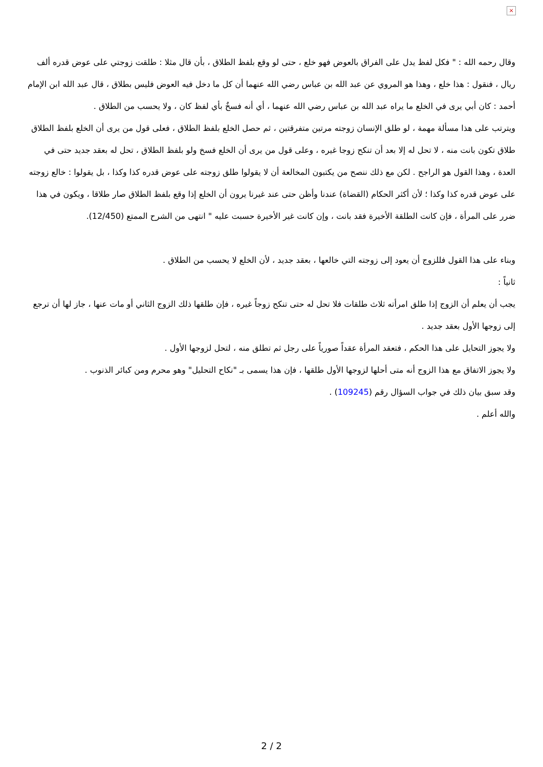×
وقال رحمه الله : " فكل لفظ يدل على الفراق بالعوض فهو خلع ، حتى لو وقع بلفظ الطلاق ، بأن قال مثلا : طلقت زوجتي على عوض قدره ألف ريال ، فنقول : هذا خلع ، وهذا هو المروي عن عبد الله بن عباس رضي الله عنهما أن كل ما دخل فيه العوض فليس بطلاق ، قال عبد الله ابن الإمام أحمد : كان أبي يرى في الخلع ما يراه عبد الله بن عباس رضي الله عنهما ، أي أنه فسخٌ بأي لفظ كان ، ولا يحسب من الطلاق .
ويترتب على هذا مسألة مهمة ، لو طلق الإنسان زوجته مرتين متفرقتين ، ثم حصل الخلع بلفظ الطلاق ، فعلى قول من يرى أن الخلع بلفظ الطلاق طلاق تكون بانت منه ، لا تحل له إلا بعد أن تنكح زوجا غيره ، وعلى قول من يرى أن الخلع فسخ ولو بلفظ الطلاق ، تحل له بعقد جديد حتى في العدة ، وهذا القول هو الراجح . لكن مع ذلك ننصح من يكتبون المخالعة أن لا يقولوا طلق زوجته على عوض قدره كذا وكذا ، بل يقولوا : خالع زوجته على عوض قدره كذا وكذا ؛ لأن أكثر الحكام (القضاة) عندنا وأظن حتى عند غيرنا يرون أن الخلع إذا وقع بلفظ الطلاق صار طلاقا ، ويكون في هذا ضرر على المرأة ، فإن كانت الطلقة الأخيرة فقد بانت ، وإن كانت غير الأخيرة حسبت عليه " انتهى من الشرح الممتع (12/450).
وبناء على هذا القول فللزوج أن يعود إلى زوجته التي خالعها ، بعقد جديد ، لأن الخلع لا يحسب من الطلاق .
ثانياً :
يجب أن يعلم أن الزوج إذا طلق امرأته ثلاث طلقات فلا تحل له حتى تنكح زوجاً غيره ، فإن طلقها ذلك الزوج الثاني أو مات عنها ، جاز لها أن ترجع إلى زوجها الأول بعقد جديد .
ولا يجوز التحايل على هذا الحكم ، فتعقد المرأة عقداً صورياً على رجل ثم تطلق منه ، لتحل لزوجها الأول .
ولا يجوز الاتفاق مع هذا الزوج أنه متى أحلها لزوجها الأول طلقها ، فإن هذا يسمى بـ "نكاح التحليل" وهو محرم ومن كبائر الذنوب .
وقد سبق بيان ذلك في جواب السؤال رقم (109245) .
والله أعلم .
2 / 2